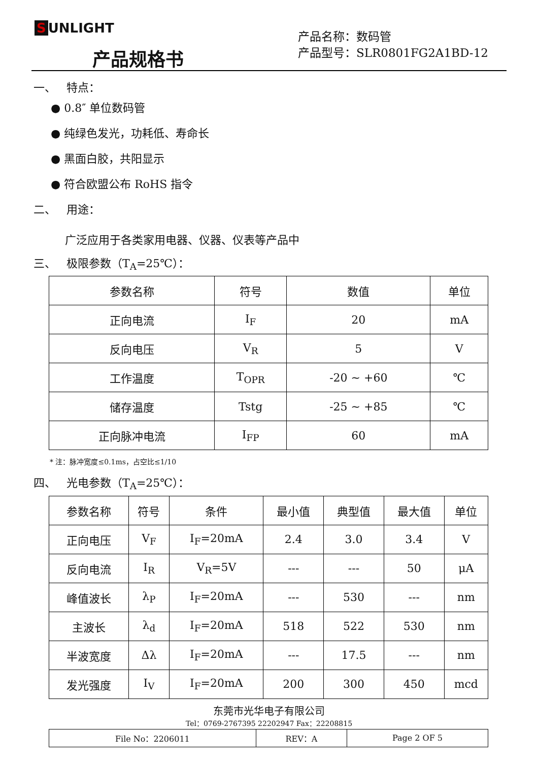S UNLIGHT
产品规格书
产品名称：数码管
产品型号：SLR0801FG2A1BD-12
一、 特点：
● 0.8″ 单位数码管
● 纯绿色发光，功耗低、寿命长
● 黑面白胶，共阳显示
● 符合欧盟公布 RoHS 指令
二、 用途：
广泛应用于各类家用电器、仪器、仪表等产品中
三、 极限参数（T<sub>A</sub>=25℃）：
| 参数名称 | 符号 | 数值 | 单位 |
| --- | --- | --- | --- |
| 正向电流 | I<sub>F</sub> | 20 | mA |
| 反向电压 | V<sub>R</sub> | 5 | V |
| 工作温度 | T<sub>OPR</sub> | -20 ~ +60 | ℃ |
| 储存温度 | Tstg | -25 ~ +85 | ℃ |
| 正向脉冲电流 | I<sub>FP</sub> | 60 | mA |
* 注：脉冲宽度≤0.1ms，占空比≤1/10
四、 光电参数（T<sub>A</sub>=25℃）：
| 参数名称 | 符号 | 条件 | 最小值 | 典型值 | 最大值 | 单位 |
| --- | --- | --- | --- | --- | --- | --- |
| 正向电压 | V<sub>F</sub> | I<sub>F</sub>=20mA | 2.4 | 3.0 | 3.4 | V |
| 反向电流 | I<sub>R</sub> | V<sub>R</sub>=5V | --- | --- | 50 | μA |
| 峰值波长 | λ<sub>P</sub> | I<sub>F</sub>=20mA | --- | 530 | --- | nm |
| 主波长 | λ<sub>d</sub> | I<sub>F</sub>=20mA | 518 | 522 | 530 | nm |
| 半波宽度 | Δλ | I<sub>F</sub>=20mA | --- | 17.5 | --- | nm |
| 发光强度 | I<sub>V</sub> | I<sub>F</sub>=20mA | 200 | 300 | 450 | mcd |
东莞市光华电子有限公司
Tel：0769-2767395 22202947 Fax：22208815
| File No：2206011 | REV：A | Page 2 OF 5 |